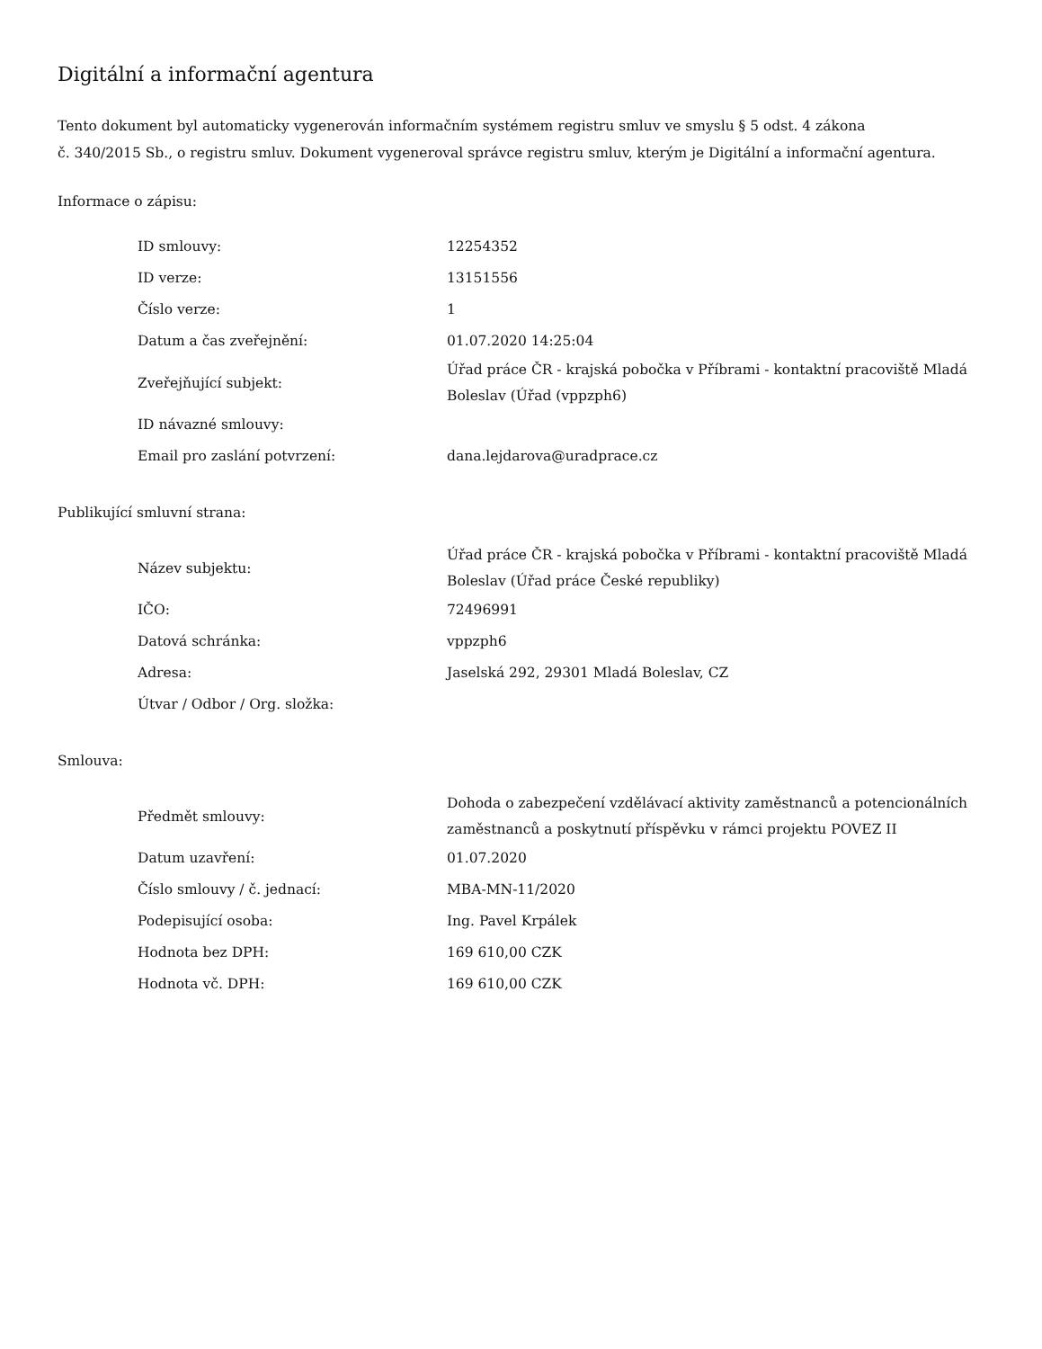Digitální a informační agentura
Tento dokument byl automaticky vygenerován informačním systémem registru smluv ve smyslu § 5 odst. 4 zákona
č. 340/2015 Sb., o registru smluv. Dokument vygeneroval správce registru smluv, kterým je Digitální a informační agentura.
Informace o zápisu:
| ID smlouvy: | 12254352 |
| ID verze: | 13151556 |
| Číslo verze: | 1 |
| Datum a čas zveřejnění: | 01.07.2020 14:25:04 |
| Zveřejňující subjekt: | Úřad práce ČR - krajská pobočka v Příbrami - kontaktní pracoviště Mladá Boleslav (Úřad (vppzph6) |
| ID návazné smlouvy: | |
| Email pro zaslání potvrzení: | dana.lejdarova@uradprace.cz |
Publikující smluvní strana:
| Název subjektu: | Úřad práce ČR - krajská pobočka v Příbrami - kontaktní pracoviště Mladá Boleslav (Úřad práce České republiky) |
| IČO: | 72496991 |
| Datová schránka: | vppzph6 |
| Adresa: | Jaselská 292, 29301 Mladá Boleslav, CZ |
| Útvar / Odbor / Org. složka: | |
Smlouva:
| Předmět smlouvy: | Dohoda o zabezpečení vzdělávací aktivity zaměstnanců a potencionálních zaměstnanců a poskytnutí příspěvku v rámci projektu POVEZ II |
| Datum uzavření: | 01.07.2020 |
| Číslo smlouvy / č. jednací: | MBA-MN-11/2020 |
| Podepisující osoba: | Ing. Pavel Krpálek |
| Hodnota bez DPH: | 169 610,00 CZK |
| Hodnota vč. DPH: | 169 610,00 CZK |